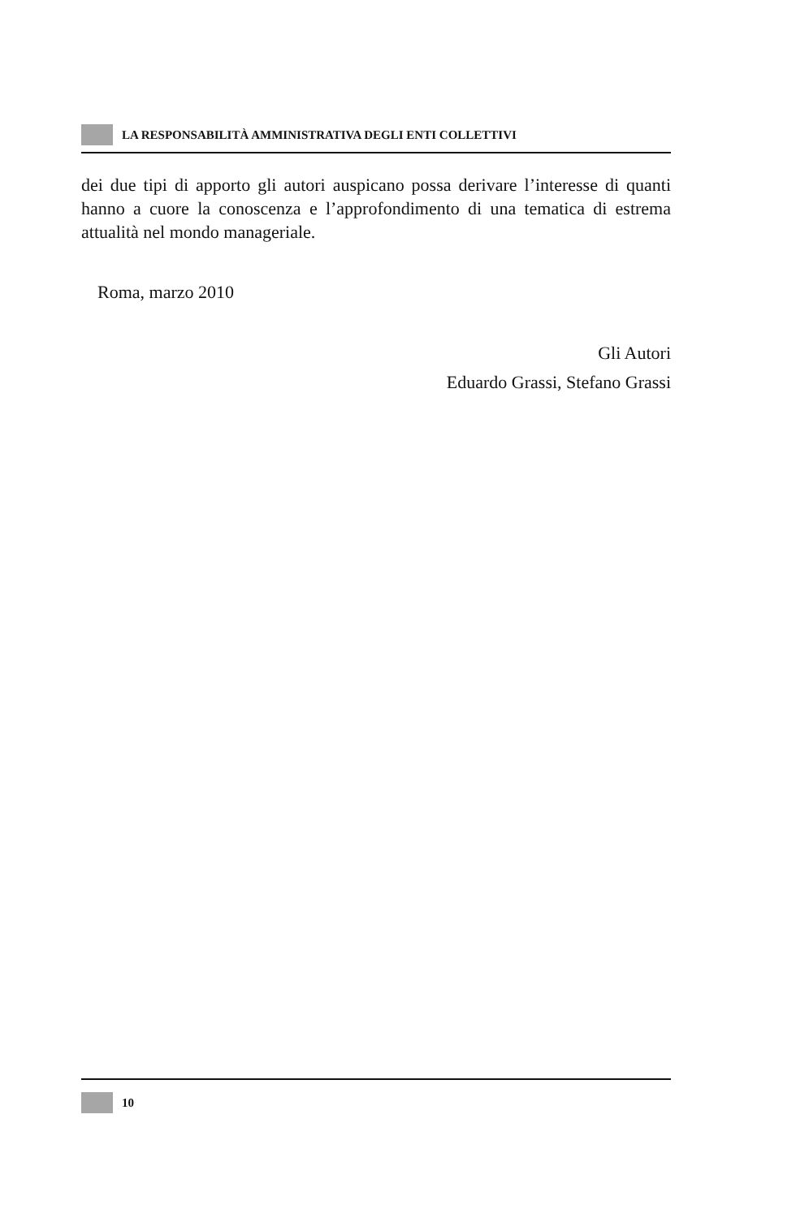LA RESPONSABILITÀ AMMINISTRATIVA DEGLI ENTI COLLETTIVI
dei due tipi di apporto gli autori auspicano possa derivare l’interesse di quanti hanno a cuore la conoscenza e l’approfondimento di una tematica di estrema attualità nel mondo manageriale.
Roma, marzo 2010
Gli Autori
Eduardo Grassi, Stefano Grassi
10